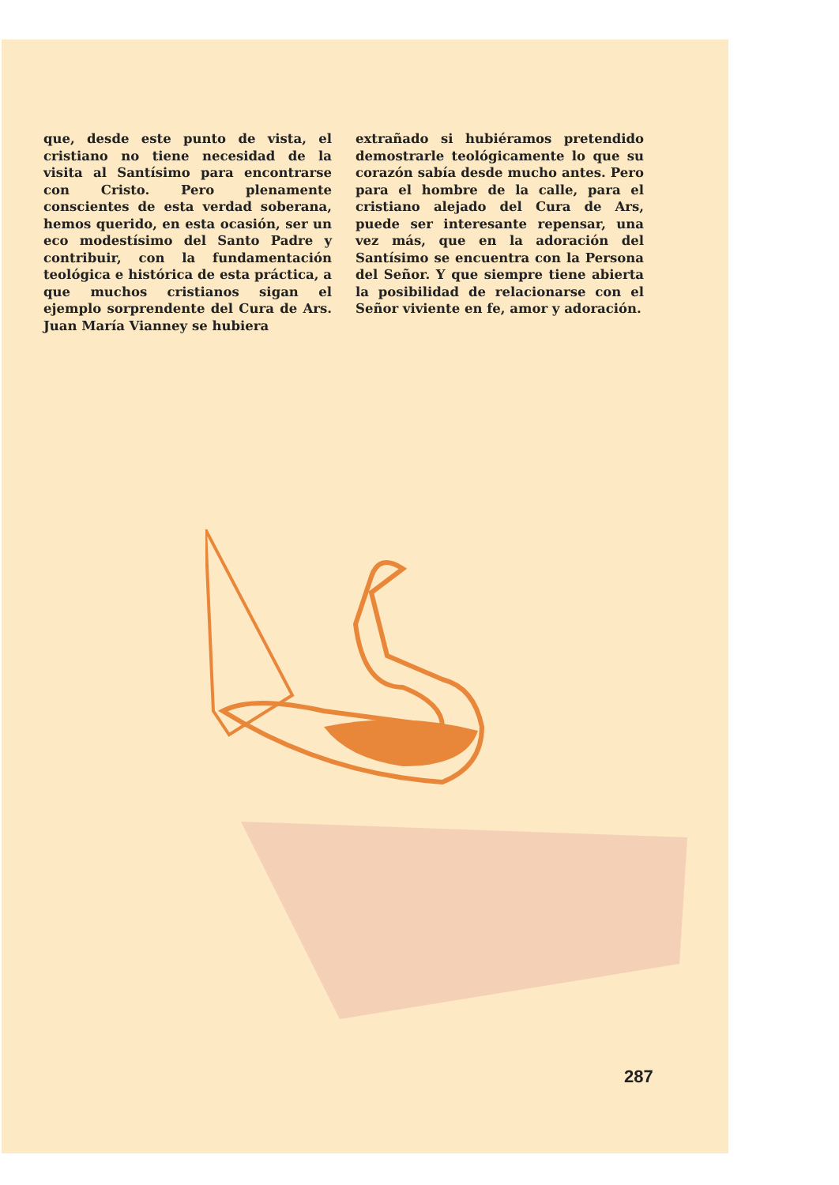que, desde este punto de vista, el cristiano no tiene necesidad de la visita al Santísimo para encontrarse con Cristo. Pero plenamente conscientes de esta verdad soberana, hemos querido, en esta ocasión, ser un eco modestísimo del Santo Padre y contribuir, con la fundamentación teológica e histórica de esta práctica, a que muchos cristianos sigan el ejemplo sorprendente del Cura de Ars. Juan María Vianney se hubiera
extrañado si hubiéramos pretendido demostrarle teológicamente lo que su corazón sabía desde mucho antes. Pero para el hombre de la calle, para el cristiano alejado del Cura de Ars, puede ser interesante repensar, una vez más, que en la adoración del Santísimo se encuentra con la Persona del Señor. Y que siempre tiene abierta la posibilidad de relacionarse con el Señor viviente en fe, amor y adoración.
287